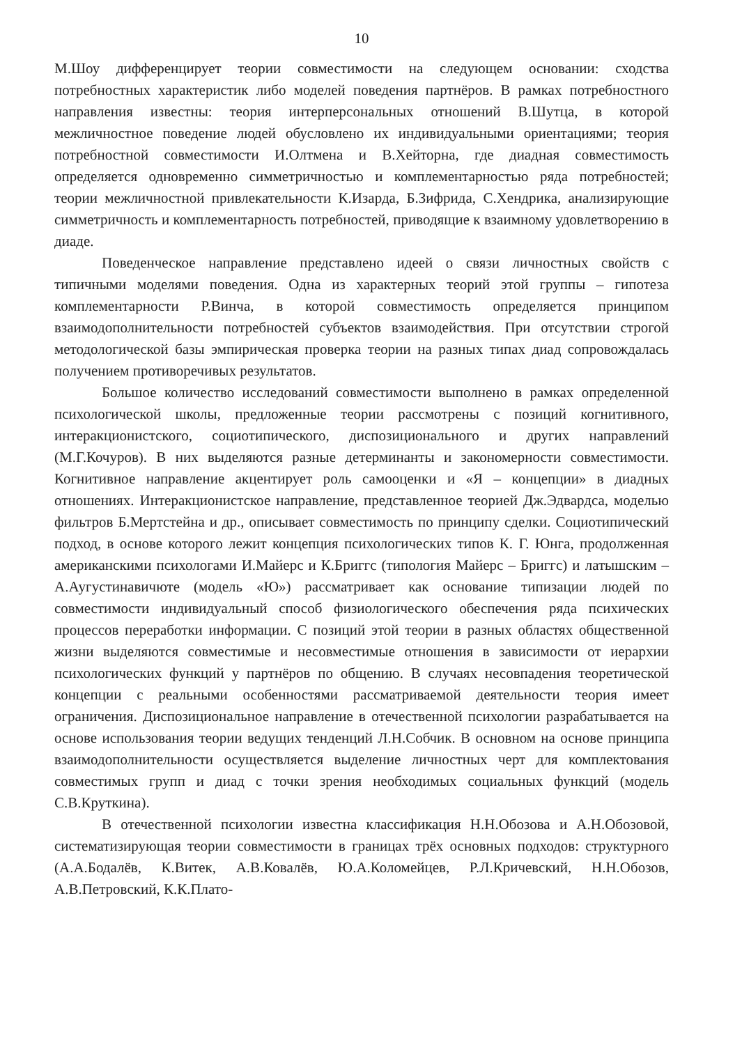10
М.Шоу дифференцирует теории совместимости на следующем основании: сходства потребностных характеристик либо моделей поведения партнёров. В рамках потребностного направления известны: теория интерперсональных отношений В.Шутца, в которой межличностное поведение людей обусловлено их индивидуальными ориентациями; теория потребностной совместимости И.Олтмена и В.Хейторна, где диадная совместимость определяется одновременно симметричностью и комплементарностью ряда потребностей; теории межличностной привлекательности К.Изарда, Б.Зифрида, С.Хендрика, анализирующие симметричность и комплементарность потребностей, приводящие к взаимному удовлетворению в диаде.
Поведенческое направление представлено идеей о связи личностных свойств с типичными моделями поведения. Одна из характерных теорий этой группы – гипотеза комплементарности Р.Винча, в которой совместимость определяется принципом взаимодополнительности потребностей субъектов взаимодействия. При отсутствии строгой методологической базы эмпирическая проверка теории на разных типах диад сопровождалась получением противоречивых результатов.
Большое количество исследований совместимости выполнено в рамках определенной психологической школы, предложенные теории рассмотрены с позиций когнитивного, интеракционистского, социотипического, диспозиционального и других направлений (М.Г.Кочуров). В них выделяются разные детерминанты и закономерности совместимости. Когнитивное направление акцентирует роль самооценки и «Я – концепции» в диадных отношениях. Интеракционистское направление, представленное теорией Дж.Эдвардса, моделью фильтров Б.Мертстейна и др., описывает совместимость по принципу сделки. Социотипический подход, в основе которого лежит концепция психологических типов К. Г. Юнга, продолженная американскими психологами И.Майерс и К.Бриггс (типология Майерс – Бриггс) и латышским – А.Аугустинавичюте (модель «Ю») рассматривает как основание типизации людей по совместимости индивидуальный способ физиологического обеспечения ряда психических процессов переработки информации. С позиций этой теории в разных областях общественной жизни выделяются совместимые и несовместимые отношения в зависимости от иерархии психологических функций у партнёров по общению. В случаях несовпадения теоретической концепции с реальными особенностями рассматриваемой деятельности теория имеет ограничения. Диспозициональное направление в отечественной психологии разрабатывается на основе использования теории ведущих тенденций Л.Н.Собчик. В основном на основе принципа взаимодополнительности осуществляется выделение личностных черт для комплектования совместимых групп и диад с точки зрения необходимых социальных функций (модель С.В.Круткина).
В отечественной психологии известна классификация Н.Н.Обозова и А.Н.Обозовой, систематизирующая теории совместимости в границах трёх основных подходов: структурного (А.А.Бодалёв, К.Витек, А.В.Ковалёв, Ю.А.Коломейцев, Р.Л.Кричевский, Н.Н.Обозов, А.В.Петровский, К.К.Плато-